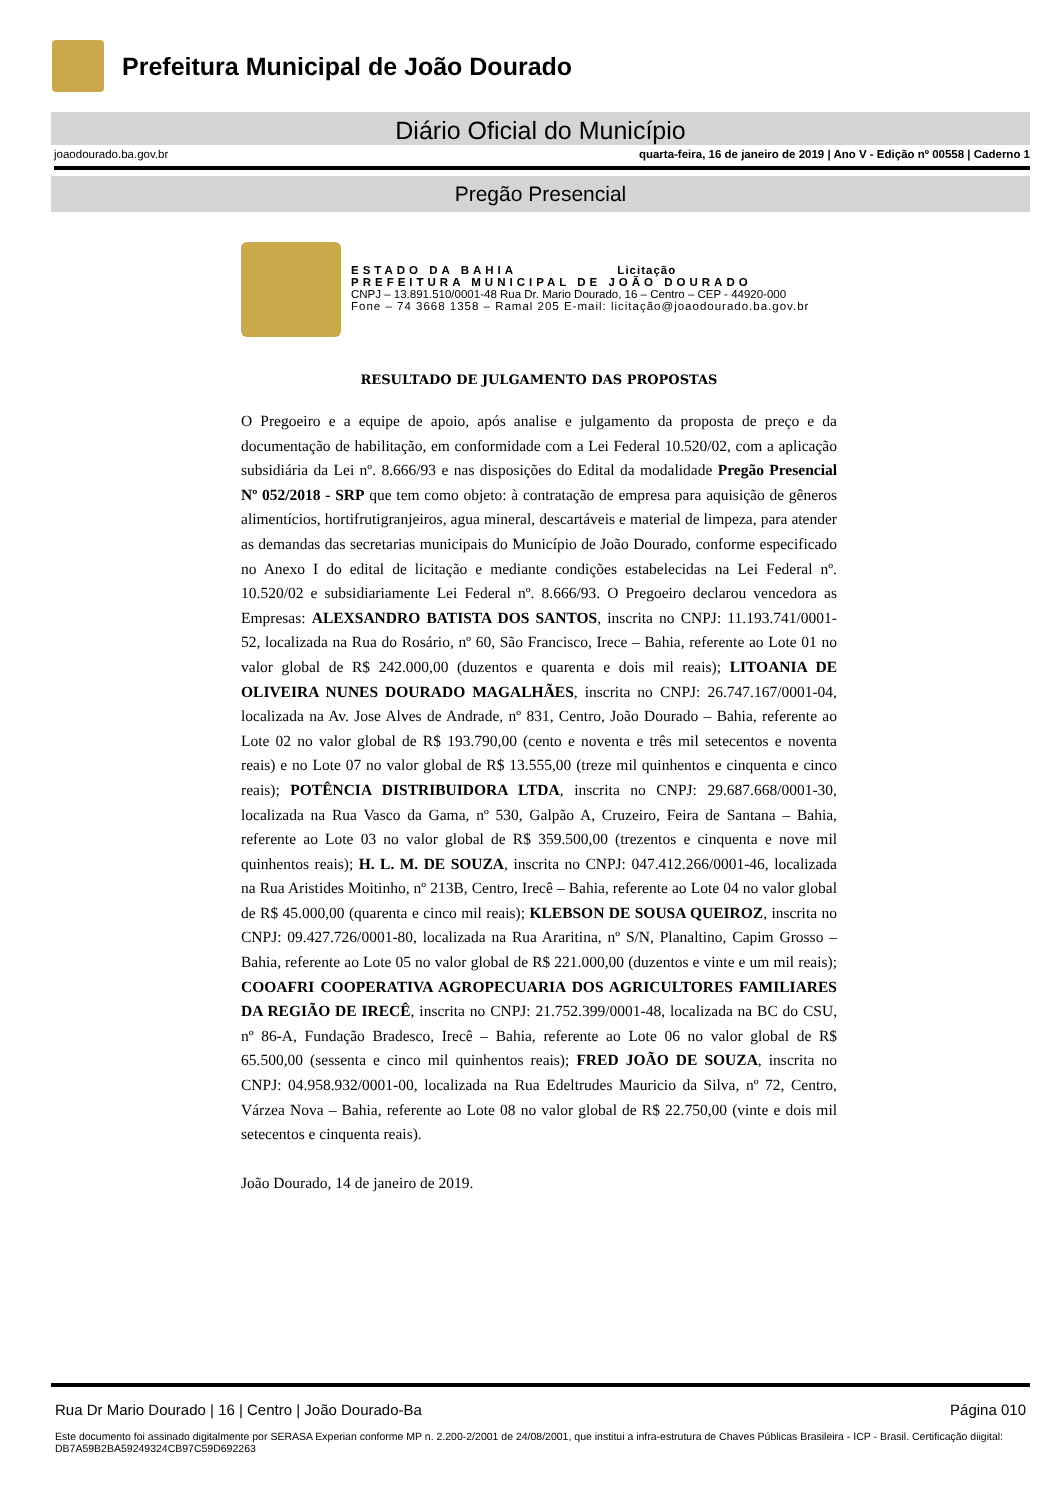Prefeitura Municipal de João Dourado
Diário Oficial do Município
joaodourado.ba.gov.br quarta-feira, 16 de janeiro de 2019 | Ano V - Edição nº 00558 | Caderno 1
Pregão Presencial
ESTADO DA BAHIA Licitação
PREFEITURA MUNICIPAL DE JOÃO DOURADO
CNPJ – 13.891.510/0001-48 Rua Dr. Mario Dourado, 16 – Centro – CEP - 44920-000
Fone – 74 3668 1358 – Ramal 205 E-mail: licitação@joaodourado.ba.gov.br
RESULTADO DE JULGAMENTO DAS PROPOSTAS
O Pregoeiro e a equipe de apoio, após analise e julgamento da proposta de preço e da documentação de habilitação, em conformidade com a Lei Federal 10.520/02, com a aplicação subsidiária da Lei nº. 8.666/93 e nas disposições do Edital da modalidade Pregão Presencial Nº 052/2018 - SRP que tem como objeto: à contratação de empresa para aquisição de gêneros alimentícios, hortifrutigranjeiros, agua mineral, descartáveis e material de limpeza, para atender as demandas das secretarias municipais do Município de João Dourado, conforme especificado no Anexo I do edital de licitação e mediante condições estabelecidas na Lei Federal nº. 10.520/02 e subsidiariamente Lei Federal nº. 8.666/93. O Pregoeiro declarou vencedora as Empresas: ALEXSANDRO BATISTA DOS SANTOS, inscrita no CNPJ: 11.193.741/0001-52, localizada na Rua do Rosário, nº 60, São Francisco, Irece – Bahia, referente ao Lote 01 no valor global de R$ 242.000,00 (duzentos e quarenta e dois mil reais); LITOANIA DE OLIVEIRA NUNES DOURADO MAGALHÃES, inscrita no CNPJ: 26.747.167/0001-04, localizada na Av. Jose Alves de Andrade, nº 831, Centro, João Dourado – Bahia, referente ao Lote 02 no valor global de R$ 193.790,00 (cento e noventa e três mil setecentos e noventa reais) e no Lote 07 no valor global de R$ 13.555,00 (treze mil quinhentos e cinquenta e cinco reais); POTÊNCIA DISTRIBUIDORA LTDA, inscrita no CNPJ: 29.687.668/0001-30, localizada na Rua Vasco da Gama, nº 530, Galpão A, Cruzeiro, Feira de Santana – Bahia, referente ao Lote 03 no valor global de R$ 359.500,00 (trezentos e cinquenta e nove mil quinhentos reais); H. L. M. DE SOUZA, inscrita no CNPJ: 047.412.266/0001-46, localizada na Rua Aristides Moitinho, nº 213B, Centro, Irecê – Bahia, referente ao Lote 04 no valor global de R$ 45.000,00 (quarenta e cinco mil reais); KLEBSON DE SOUSA QUEIROZ, inscrita no CNPJ: 09.427.726/0001-80, localizada na Rua Araritina, nº S/N, Planaltino, Capim Grosso – Bahia, referente ao Lote 05 no valor global de R$ 221.000,00 (duzentos e vinte e um mil reais); COOAFRI COOPERATIVA AGROPECUARIA DOS AGRICULTORES FAMILIARES DA REGIÃO DE IRECÊ, inscrita no CNPJ: 21.752.399/0001-48, localizada na BC do CSU, nº 86-A, Fundação Bradesco, Irecê – Bahia, referente ao Lote 06 no valor global de R$ 65.500,00 (sessenta e cinco mil quinhentos reais); FRED JOÃO DE SOUZA, inscrita no CNPJ: 04.958.932/0001-00, localizada na Rua Edeltrudes Mauricio da Silva, nº 72, Centro, Várzea Nova – Bahia, referente ao Lote 08 no valor global de R$ 22.750,00 (vinte e dois mil setecentos e cinquenta reais).
João Dourado, 14 de janeiro de 2019.
Rua Dr Mario Dourado | 16 | Centro | João Dourado-Ba Página 010
Este documento foi assinado digitalmente por SERASA Experian conforme MP n. 2.200-2/2001 de 24/08/2001, que institui a infra-estrutura de Chaves Públicas Brasileira - ICP - Brasil. Certificação diigital: DB7A59B2BA59249324CB97C59D692263